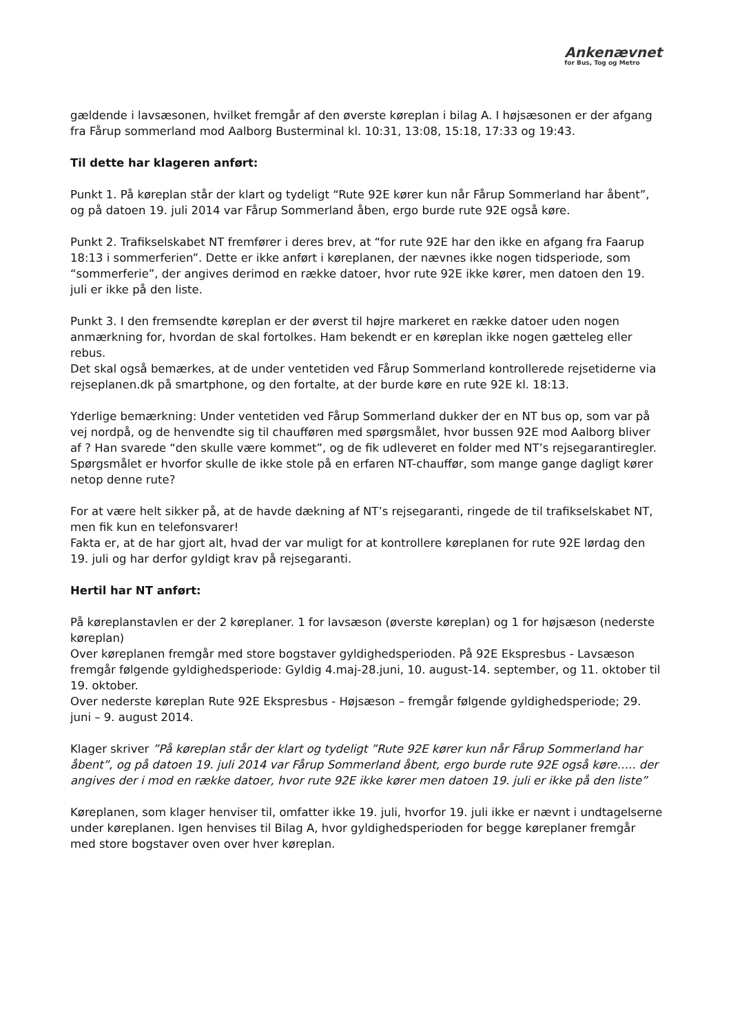Ankenævnet
for Bus, Tog og Metro
gældende i lavsæsonen, hvilket fremgår af den øverste køreplan i bilag A. I højsæsonen er der afgang fra Fårup sommerland mod Aalborg Busterminal kl. 10:31, 13:08, 15:18, 17:33 og 19:43.
Til dette har klageren anført:
Punkt 1. På køreplan står der klart og tydeligt “Rute 92E kører kun når Fårup Sommerland har åbent”, og på datoen 19. juli 2014 var Fårup Sommerland åben, ergo burde rute 92E også køre.
Punkt 2. Trafikselskabet NT fremfører i deres brev, at “for rute 92E har den ikke en afgang fra Faarup 18:13 i sommerferien”. Dette er ikke anført i køreplanen, der nævnes ikke nogen tidsperiode, som “sommerferie”, der angives derimod en række datoer, hvor rute 92E ikke kører, men datoen den 19. juli er ikke på den liste.
Punkt 3. I den fremsendte køreplan er der øverst til højre markeret en række datoer uden nogen anmærkning for, hvordan de skal fortolkes. Ham bekendt er en køreplan ikke nogen gætteleg eller rebus.
Det skal også bemærkes, at de under ventetiden ved Fårup Sommerland kontrollerede rejsetiderne via rejseplanen.dk på smartphone, og den fortalte, at der burde køre en rute 92E kl. 18:13.
Yderlige bemærkning: Under ventetiden ved Fårup Sommerland dukker der en NT bus op, som var på vej nordpå, og de henvendte sig til chaufføren med spørgsmålet, hvor bussen 92E mod Aalborg bliver af ? Han svarede “den skulle være kommet”, og de fik udleveret en folder med NT’s rejsegarantiregler. Spørgsmålet er hvorfor skulle de ikke stole på en erfaren NT-chauffør, som mange gange dagligt kører netop denne rute?
For at være helt sikker på, at de havde dækning af NT’s rejsegaranti, ringede de til trafikselskabet NT, men fik kun en telefonsvarer!
Fakta er, at de har gjort alt, hvad der var muligt for at kontrollere køreplanen for rute 92E lørdag den 19. juli og har derfor gyldigt krav på rejsegaranti.
Hertil har NT anført:
På køreplanstavlen er der 2 køreplaner. 1 for lavsæson (øverste køreplan) og 1 for højsæson (nederste køreplan)
Over køreplanen fremgår med store bogstaver gyldighedsperioden. På 92E Ekspresbus - Lavsæson fremgår følgende gyldighedsperiode: Gyldig 4.maj-28.juni, 10. august-14. september, og 11. oktober til 19. oktober.
Over nederste køreplan Rute 92E Ekspresbus - Højsæson – fremgår følgende gyldighedsperiode; 29. juni – 9. august 2014.
Klager skriver ”På køreplan står der klart og tydeligt ”Rute 92E kører kun når Fårup Sommerland har åbent”, og på datoen 19. juli 2014 var Fårup Sommerland åbent, ergo burde rute 92E også køre….. der angives der i mod en række datoer, hvor rute 92E ikke kører men datoen 19. juli er ikke på den liste”
Køreplanen, som klager henviser til, omfatter ikke 19. juli, hvorfor 19. juli ikke er nævnt i undtagelserne under køreplanen. Igen henvises til Bilag A, hvor gyldighedsperioden for begge køreplaner fremgår med store bogstaver oven over hver køreplan.